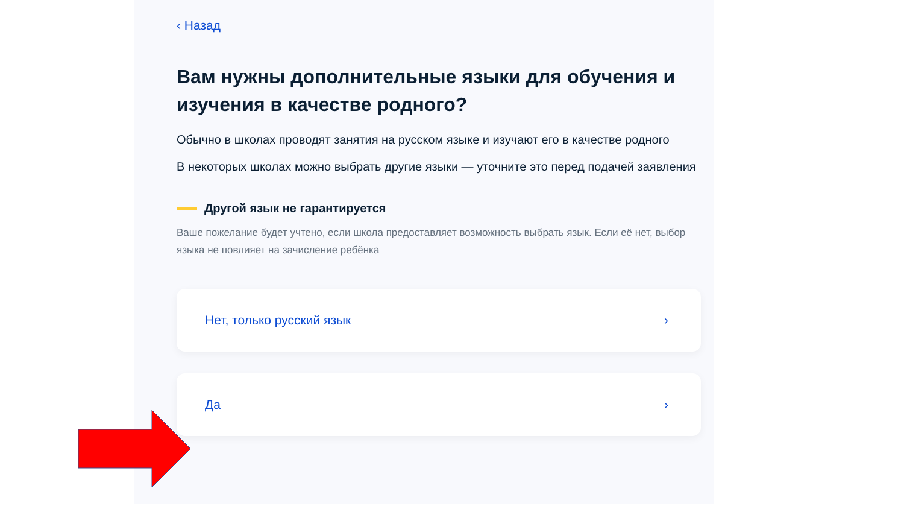‹ Назад
Вам нужны дополнительные языки для обучения и изучения в качестве родного?
Обычно в школах проводят занятия на русском языке и изучают его в качестве родного
В некоторых школах можно выбрать другие языки — уточните это перед подачей заявления
Другой язык не гарантируется
Ваше пожелание будет учтено, если школа предоставляет возможность выбрать язык. Если её нет, выбор языка не повлияет на зачисление ребёнка
Нет, только русский язык ›
Да ›